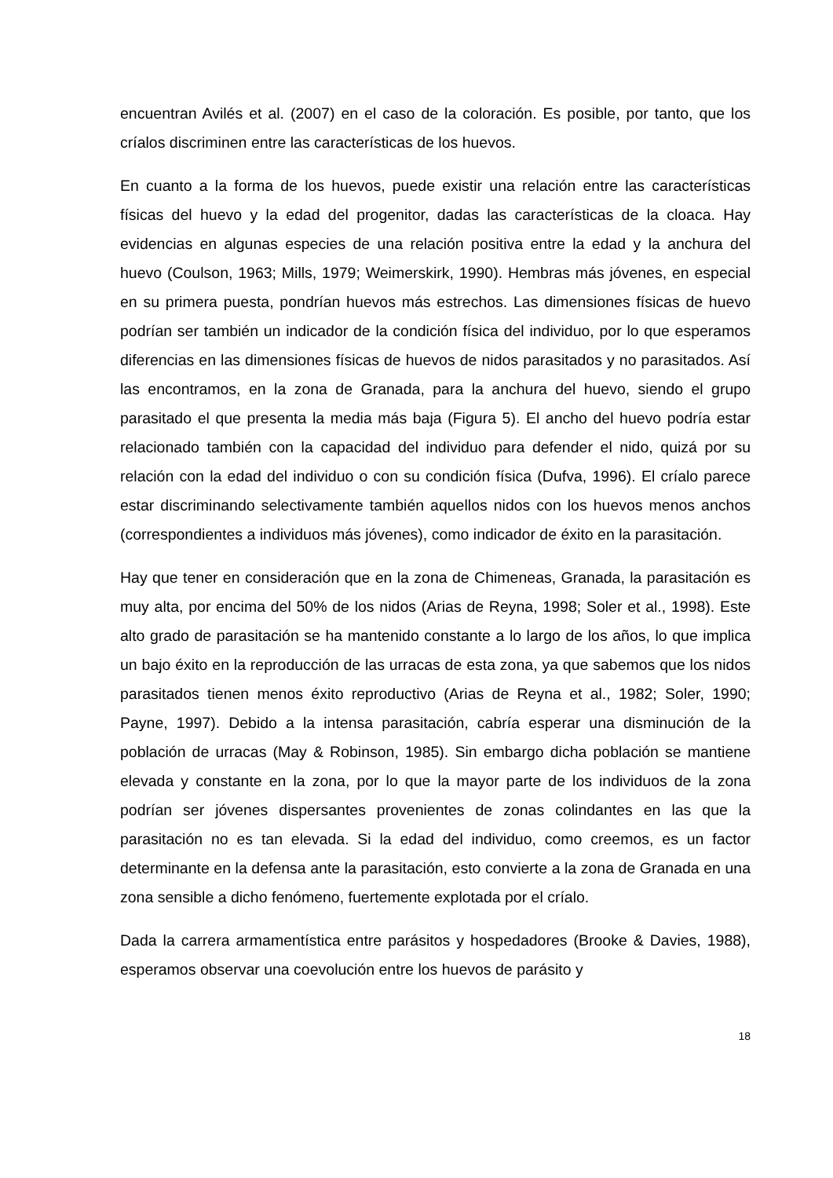encuentran Avilés et al. (2007) en el caso de la coloración. Es posible, por tanto, que los críalos discriminen entre las características de los huevos.
En cuanto a la forma de los huevos, puede existir una relación entre las características físicas del huevo y la edad del progenitor, dadas las características de la cloaca. Hay evidencias en algunas especies de una relación positiva entre la edad y la anchura del huevo (Coulson, 1963; Mills, 1979; Weimerskirk, 1990). Hembras más jóvenes, en especial en su primera puesta, pondrían huevos más estrechos. Las dimensiones físicas de huevo podrían ser también un indicador de la condición física del individuo, por lo que esperamos diferencias en las dimensiones físicas de huevos de nidos parasitados y no parasitados. Así las encontramos, en la zona de Granada, para la anchura del huevo, siendo el grupo parasitado el que presenta la media más baja (Figura 5). El ancho del huevo podría estar relacionado también con la capacidad del individuo para defender el nido, quizá por su relación con la edad del individuo o con su condición física (Dufva, 1996). El críalo parece estar discriminando selectivamente también aquellos nidos con los huevos menos anchos (correspondientes a individuos más jóvenes), como indicador de éxito en la parasitación.
Hay que tener en consideración que en la zona de Chimeneas, Granada, la parasitación es muy alta, por encima del 50% de los nidos (Arias de Reyna, 1998; Soler et al., 1998). Este alto grado de parasitación se ha mantenido constante a lo largo de los años, lo que implica un bajo éxito en la reproducción de las urracas de esta zona, ya que sabemos que los nidos parasitados tienen menos éxito reproductivo (Arias de Reyna et al., 1982; Soler, 1990; Payne, 1997). Debido a la intensa parasitación, cabría esperar una disminución de la población de urracas (May & Robinson, 1985). Sin embargo dicha población se mantiene elevada y constante en la zona, por lo que la mayor parte de los individuos de la zona podrían ser jóvenes dispersantes provenientes de zonas colindantes en las que la parasitación no es tan elevada. Si la edad del individuo, como creemos, es un factor determinante en la defensa ante la parasitación, esto convierte a la zona de Granada en una zona sensible a dicho fenómeno, fuertemente explotada por el críalo.
Dada la carrera armamentística entre parásitos y hospedadores (Brooke & Davies, 1988), esperamos observar una coevolución entre los huevos de parásito y
18